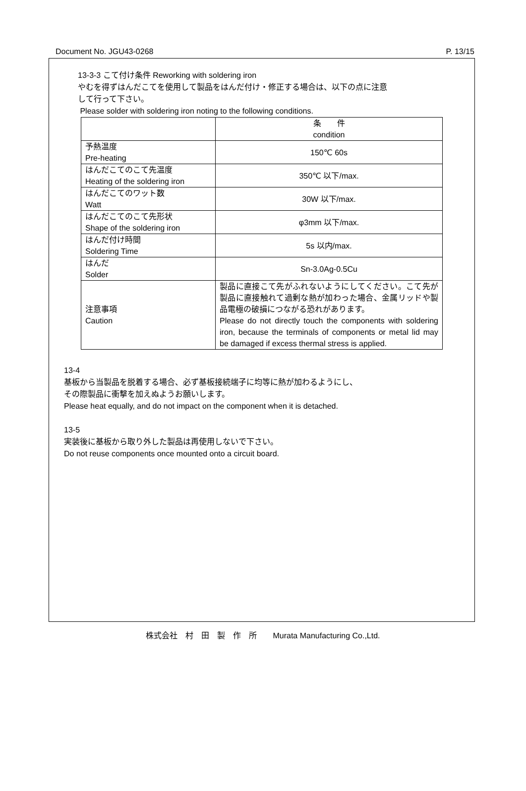Document No. JGU43-0268 P. 13/15
13-3-3 こて付け条件 Reworking with soldering iron
やむを得ずはんだこてを使用して製品をはんだ付け・修正する場合は、以下の点に注意
して行って下さい。
Please solder with soldering iron noting to the following conditions.
| | 条 件 condition |
| 予熱温度 Pre-heating | 150℃ 60s |
| はんだこてのこて先温度 Heating of the soldering iron | 350℃ 以下/max. |
| はんだこてのワット数 Watt | 30W 以下/max. |
| はんだこてのこて先形状 Shape of the soldering iron | φ3mm 以下/max. |
| はんだ付け時間 Soldering Time | 5s 以内/max. |
| はんだ Solder | Sn-3.0Ag-0.5Cu |
| 注意事項 Caution | 製品に直接こて先がふれないようにしてください。こて先が製品に直接触れて過剰な熱が加わった場合、金属リッドや製品電極の破損につながる恐れがあります。 Please do not directly touch the components with soldering iron, because the terminals of components or metal lid may be damaged if excess thermal stress is applied. |
13-4
基板から当製品を脱着する場合、必ず基板接続端子に均等に熱が加わるようにし、
その際製品に衝撃を加えぬようお願いします。
Please heat equally, and do not impact on the component when it is detached.
13-5
実装後に基板から取り外した製品は再使用しないで下さい。
Do not reuse components once mounted onto a circuit board.
株式会社　村　田　製　作　所　　Murata Manufacturing Co.,Ltd.